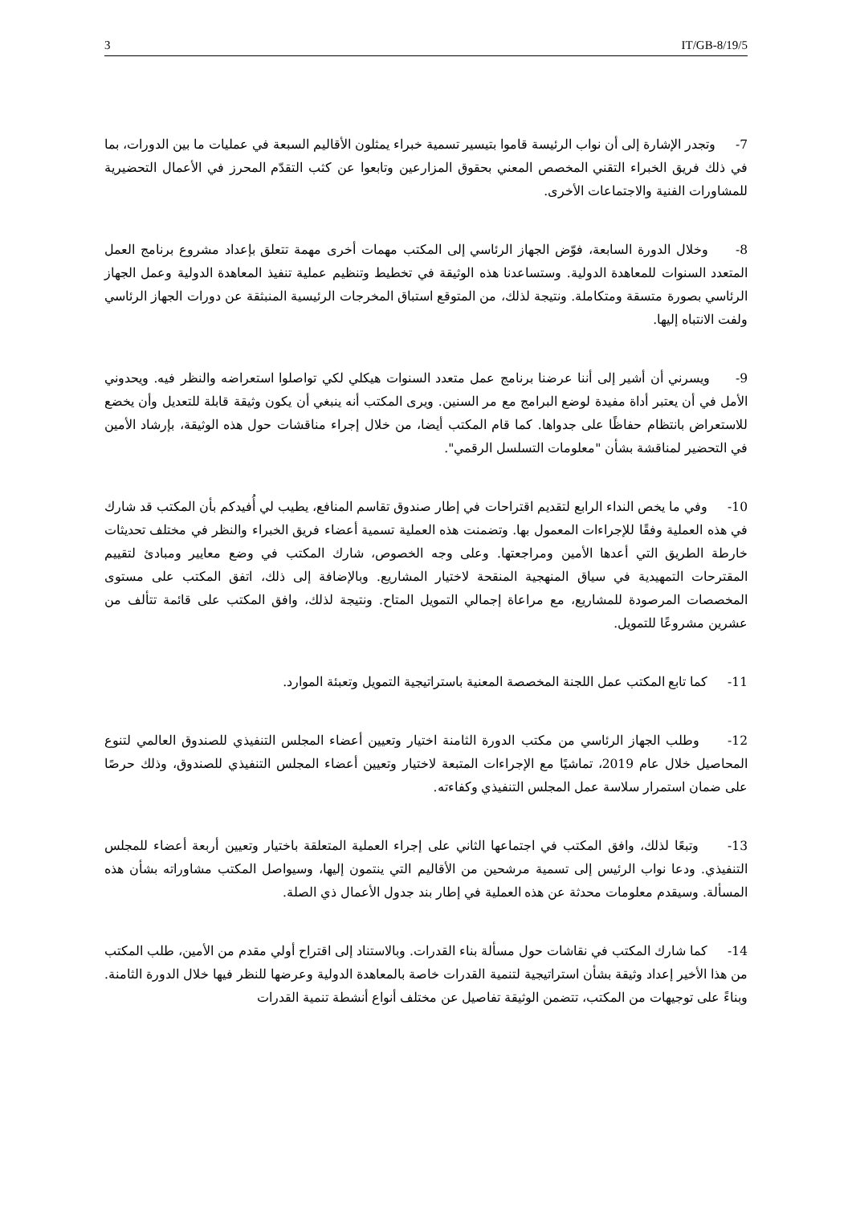3 IT/GB-8/19/5
7- وتجدر الإشارة إلى أن نواب الرئيسة قاموا بتيسير تسمية خبراء يمثلون الأقاليم السبعة في عمليات ما بين الدورات، بما في ذلك فريق الخبراء التقني المخصص المعني بحقوق المزارعين وتابعوا عن كثب التقدّم المحرز في الأعمال التحضيرية للمشاورات الفنية والاجتماعات الأخرى.
8- وخلال الدورة السابعة، فوّض الجهاز الرئاسي إلى المكتب مهمات أخرى مهمة تتعلق بإعداد مشروع برنامج العمل المتعدد السنوات للمعاهدة الدولية. وستساعدنا هذه الوثيقة في تخطيط وتنظيم عملية تنفيذ المعاهدة الدولية وعمل الجهاز الرئاسي بصورة متسقة ومتكاملة. ونتيجة لذلك، من المتوقع استباق المخرجات الرئيسية المنبثقة عن دورات الجهاز الرئاسي ولفت الانتباه إليها.
9- ويسرني أن أشير إلى أننا عرضنا برنامج عمل متعدد السنوات هيكلي لكي تواصلوا استعراضه والنظر فيه. ويحدوني الأمل في أن يعتبر أداة مفيدة لوضع البرامج مع مر السنين. ويرى المكتب أنه ينبغي أن يكون وثيقة قابلة للتعديل وأن يخضع للاستعراض بانتظام حفاظًا على جدواها. كما قام المكتب أيضا، من خلال إجراء مناقشات حول هذه الوثيقة، بإرشاد الأمين في التحضير لمناقشة بشأن "معلومات التسلسل الرقمي".
10- وفي ما يخص النداء الرابع لتقديم اقتراحات في إطار صندوق تقاسم المنافع، يطيب لي أُفيدكم بأن المكتب قد شارك في هذه العملية وفقًا للإجراءات المعمول بها. وتضمنت هذه العملية تسمية أعضاء فريق الخبراء والنظر في مختلف تحديثات خارطة الطريق التي أعدها الأمين ومراجعتها. وعلى وجه الخصوص، شارك المكتب في وضع معايير ومبادئ لتقييم المقترحات التمهيدية في سياق المنهجية المنقحة لاختيار المشاريع. وبالإضافة إلى ذلك، اتفق المكتب على مستوى المخصصات المرصودة للمشاريع، مع مراعاة إجمالي التمويل المتاح. ونتيجة لذلك، وافق المكتب على قائمة تتألف من عشرين مشروعًا للتمويل.
11- كما تابع المكتب عمل اللجنة المخصصة المعنية باستراتيجية التمويل وتعبئة الموارد.
12- وطلب الجهاز الرئاسي من مكتب الدورة الثامنة اختيار وتعيين أعضاء المجلس التنفيذي للصندوق العالمي لتنوع المحاصيل خلال عام 2019، تماشيًا مع الإجراءات المتبعة لاختيار وتعيين أعضاء المجلس التنفيذي للصندوق، وذلك حرصًا على ضمان استمرار سلاسة عمل المجلس التنفيذي وكفاءته.
13- وتبعًا لذلك، وافق المكتب في اجتماعها الثاني على إجراء العملية المتعلقة باختيار وتعيين أربعة أعضاء للمجلس التنفيذي. ودعا نواب الرئيس إلى تسمية مرشحين من الأقاليم التي ينتمون إليها، وسيواصل المكتب مشاوراته بشأن هذه المسألة. وسيقدم معلومات محدثة عن هذه العملية في إطار بند جدول الأعمال ذي الصلة.
14- كما شارك المكتب في نقاشات حول مسألة بناء القدرات. وبالاستناد إلى اقتراح أولي مقدم من الأمين، طلب المكتب من هذا الأخير إعداد وثيقة بشأن استراتيجية لتنمية القدرات خاصة بالمعاهدة الدولية وعرضها للنظر فيها خلال الدورة الثامنة. وبناءً على توجيهات من المكتب، تتضمن الوثيقة تفاصيل عن مختلف أنواع أنشطة تنمية القدرات